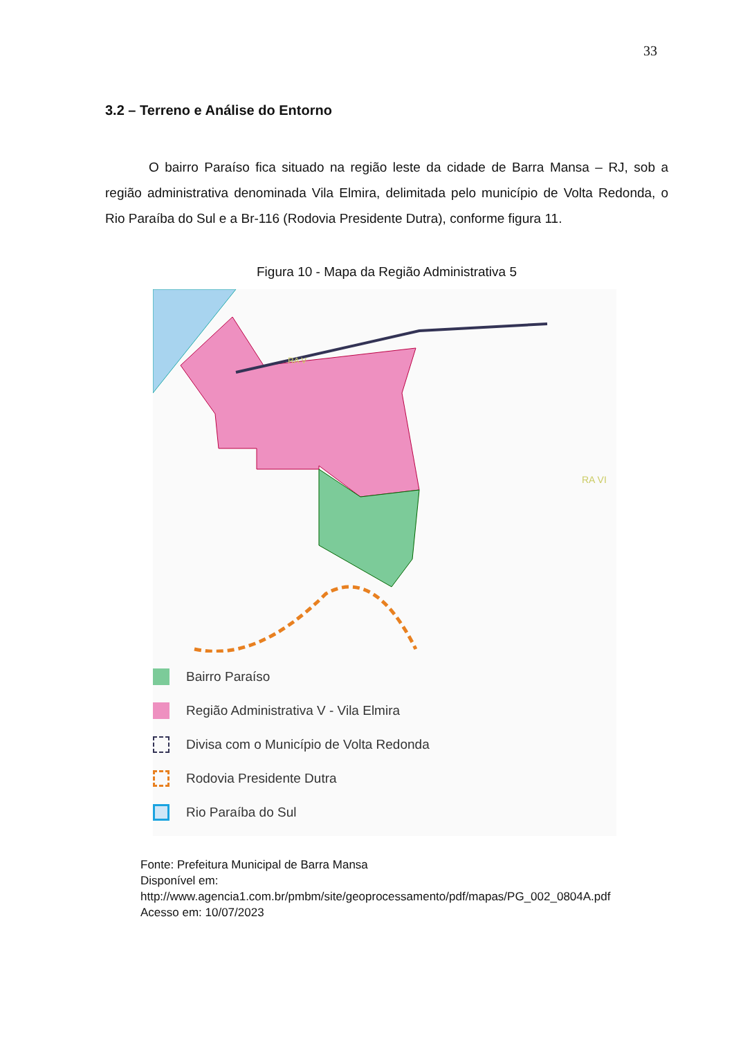33
3.2 – Terreno e Análise do Entorno
O bairro Paraíso fica situado na região leste da cidade de Barra Mansa – RJ, sob a região administrativa denominada Vila Elmira, delimitada pelo município de Volta Redonda, o Rio Paraíba do Sul e a Br-116 (Rodovia Presidente Dutra), conforme figura 11.
Figura 10 - Mapa da Região Administrativa 5
RA VI
RA V
Bairro Paraíso
Região Administrativa V - Vila Elmira
Divisa com o Município de Volta Redonda
Rodovia Presidente Dutra
Rio Paraíba do Sul
Fonte: Prefeitura Municipal de Barra Mansa
Disponível em:
http://www.agencia1.com.br/pmbm/site/geoprocessamento/pdf/mapas/PG_002_0804A.pdf
Acesso em: 10/07/2023